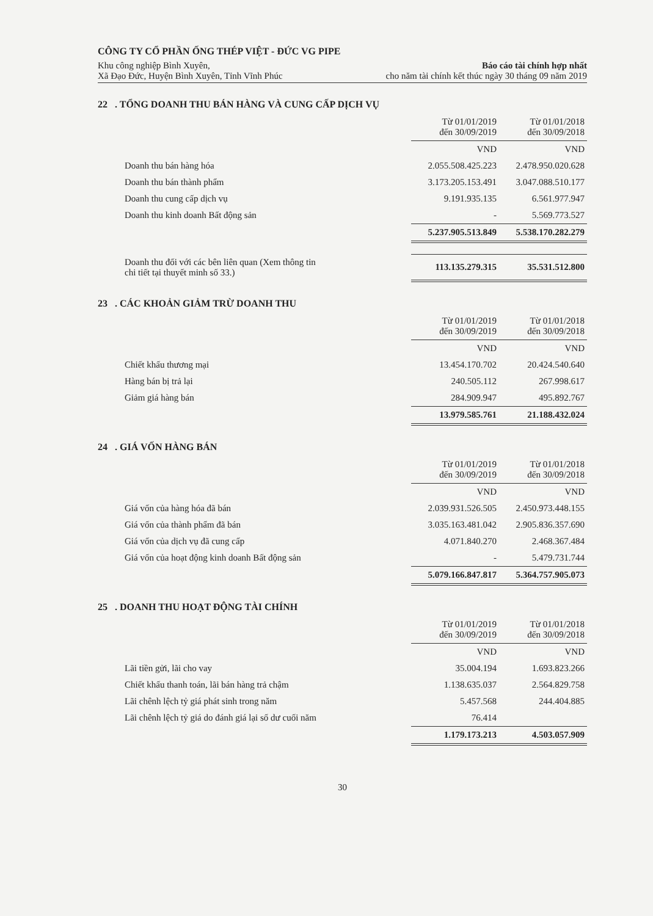CÔNG TY CỔ PHẦN ỐNG THÉP VIỆT - ĐỨC VG PIPE
Khu công nghiệp Bình Xuyên, Báo cáo tài chính hợp nhất
Xã Đạo Đức, Huyện Bình Xuyên, Tỉnh Vĩnh Phúc cho năm tài chính kết thúc ngày 30 tháng 09 năm 2019
22 . TỔNG DOANH THU BÁN HÀNG VÀ CUNG CẤP DỊCH VỤ
| | Từ 01/01/2019 đến 30/09/2019 | | Từ 01/01/2018 đến 30/09/2018 |
| --- | --- | --- | --- |
| | VND | | VND |
| Doanh thu bán hàng hóa | 2.055.508.425.223 | | 2.478.950.020.628 |
| Doanh thu bán thành phẩm | 3.173.205.153.491 | | 3.047.088.510.177 |
| Doanh thu cung cấp dịch vụ | 9.191.935.135 | | 6.561.977.947 |
| Doanh thu kinh doanh Bất động sản | - | | 5.569.773.527 |
| | 5.237.905.513.849 | | 5.538.170.282.279 |
| Doanh thu đối với các bên liên quan (Xem thông tin chi tiết tại thuyết minh số 33.) | 113.135.279.315 | | 35.531.512.800 |
23 . CÁC KHOẢN GIẢM TRỪ DOANH THU
| | Từ 01/01/2019 đến 30/09/2019 | | Từ 01/01/2018 đến 30/09/2018 |
| --- | --- | --- | --- |
| | VND | | VND |
| Chiết khấu thương mại | 13.454.170.702 | | 20.424.540.640 |
| Hàng bán bị trả lại | 240.505.112 | | 267.998.617 |
| Giảm giá hàng bán | 284.909.947 | | 495.892.767 |
| | 13.979.585.761 | | 21.188.432.024 |
24 . GIÁ VỐN HÀNG BÁN
| | Từ 01/01/2019 đến 30/09/2019 | | Từ 01/01/2018 đến 30/09/2018 |
| --- | --- | --- | --- |
| | VND | | VND |
| Giá vốn của hàng hóa đã bán | 2.039.931.526.505 | | 2.450.973.448.155 |
| Giá vốn của thành phẩm đã bán | 3.035.163.481.042 | | 2.905.836.357.690 |
| Giá vốn của dịch vụ đã cung cấp | 4.071.840.270 | | 2.468.367.484 |
| Giá vốn của hoạt động kinh doanh Bất động sản | - | | 5.479.731.744 |
| | 5.079.166.847.817 | | 5.364.757.905.073 |
25 . DOANH THU HOẠT ĐỘNG TÀI CHÍNH
| | Từ 01/01/2019 đến 30/09/2019 | | Từ 01/01/2018 đến 30/09/2018 |
| --- | --- | --- | --- |
| | VND | | VND |
| Lãi tiền gửi, lãi cho vay | 35.004.194 | | 1.693.823.266 |
| Chiết khấu thanh toán, lãi bán hàng trả chậm | 1.138.635.037 | | 2.564.829.758 |
| Lãi chênh lệch tỷ giá phát sinh trong năm | 5.457.568 | | 244.404.885 |
| Lãi chênh lệch tỷ giá do đánh giá lại số dư cuối năm | 76.414 | | |
| | 1.179.173.213 | | 4.503.057.909 |
30